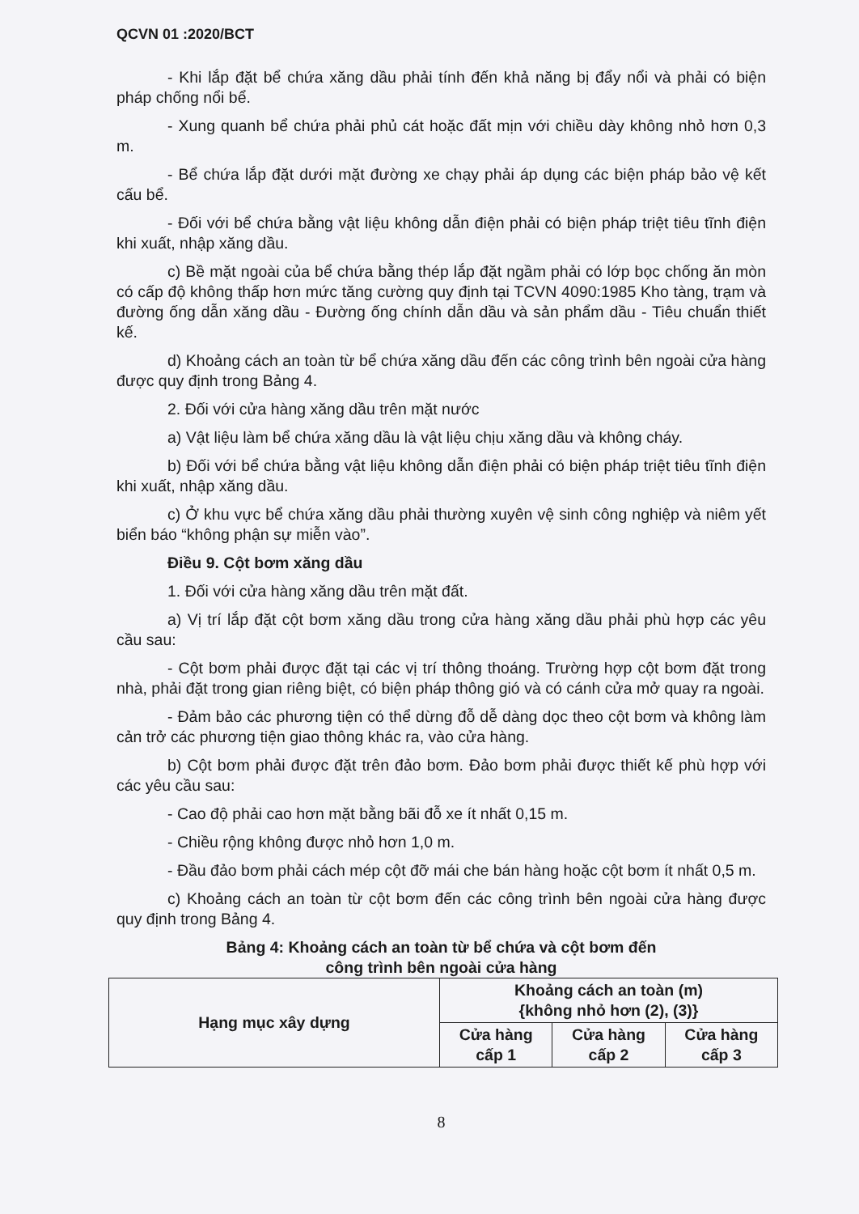QCVN 01 :2020/BCT
- Khi lắp đặt bể chứa xăng dầu phải tính đến khả năng bị đẩy nổi và phải có biện pháp chống nổi bể.
- Xung quanh bể chứa phải phủ cát hoặc đất mịn với chiều dày không nhỏ hơn 0,3 m.
- Bể chứa lắp đặt dưới mặt đường xe chạy phải áp dụng các biện pháp bảo vệ kết cấu bể.
- Đối với bể chứa bằng vật liệu không dẫn điện phải có biện pháp triệt tiêu tĩnh điện khi xuất, nhập xăng dầu.
c) Bề mặt ngoài của bể chứa bằng thép lắp đặt ngầm phải có lớp bọc chống ăn mòn có cấp độ không thấp hơn mức tăng cường quy định tại TCVN 4090:1985 Kho tàng, trạm và đường ống dẫn xăng dầu - Đường ống chính dẫn dầu và sản phẩm dầu - Tiêu chuẩn thiết kế.
d) Khoảng cách an toàn từ bể chứa xăng dầu đến các công trình bên ngoài cửa hàng được quy định trong Bảng 4.
2. Đối với cửa hàng xăng dầu trên mặt nước
a) Vật liệu làm bể chứa xăng dầu là vật liệu chịu xăng dầu và không cháy.
b) Đối với bể chứa bằng vật liệu không dẫn điện phải có biện pháp triệt tiêu tĩnh điện khi xuất, nhập xăng dầu.
c) Ở khu vực bể chứa xăng dầu phải thường xuyên vệ sinh công nghiệp và niêm yết biển báo “không phận sự miễn vào”.
Điều 9. Cột bơm xăng dầu
1. Đối với cửa hàng xăng dầu trên mặt đất.
a) Vị trí lắp đặt cột bơm xăng dầu trong cửa hàng xăng dầu phải phù hợp các yêu cầu sau:
- Cột bơm phải được đặt tại các vị trí thông thoáng. Trường hợp cột bơm đặt trong nhà, phải đặt trong gian riêng biệt, có biện pháp thông gió và có cánh cửa mở quay ra ngoài.
- Đảm bảo các phương tiện có thể dừng đỗ dễ dàng dọc theo cột bơm và không làm cản trở các phương tiện giao thông khác ra, vào cửa hàng.
b) Cột bơm phải được đặt trên đảo bơm. Đảo bơm phải được thiết kế phù hợp với các yêu cầu sau:
- Cao độ phải cao hơn mặt bằng bãi đỗ xe ít nhất 0,15 m.
- Chiều rộng không được nhỏ hơn 1,0 m.
- Đầu đảo bơm phải cách mép cột đỡ mái che bán hàng hoặc cột bơm ít nhất 0,5 m.
c) Khoảng cách an toàn từ cột bơm đến các công trình bên ngoài cửa hàng được quy định trong Bảng 4.
Bảng 4: Khoảng cách an toàn từ bể chứa và cột bơm đến
công trình bên ngoài cửa hàng
| Hạng mục xây dựng | Khoảng cách an toàn (m) {không nhỏ hơn (2), (3)} | | |
| --- | --- | --- | --- |
| | Cửa hàng cấp 1 | Cửa hàng cấp 2 | Cửa hàng cấp 3 |
8